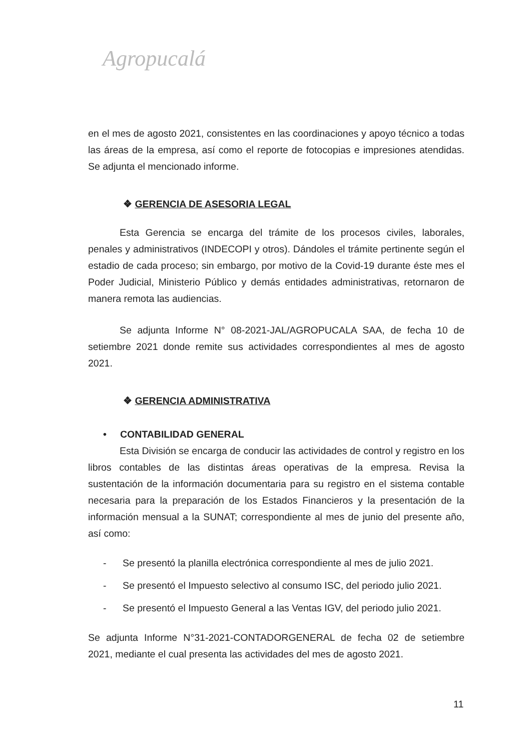Agropucalá
en el mes de agosto 2021, consistentes en las coordinaciones y apoyo técnico a todas las áreas de la empresa, así como el reporte de fotocopias e impresiones atendidas. Se adjunta el mencionado informe.
❖ GERENCIA DE ASESORIA LEGAL
Esta Gerencia se encarga del trámite de los procesos civiles, laborales, penales y administrativos (INDECOPI y otros). Dándoles el trámite pertinente según el estadio de cada proceso; sin embargo, por motivo de la Covid-19 durante éste mes el Poder Judicial, Ministerio Público y demás entidades administrativas, retornaron de manera remota las audiencias.
Se adjunta Informe N° 08-2021-JAL/AGROPUCALA SAA, de fecha 10 de setiembre 2021 donde remite sus actividades correspondientes al mes de agosto 2021.
❖ GERENCIA ADMINISTRATIVA
• CONTABILIDAD GENERAL
Esta División se encarga de conducir las actividades de control y registro en los libros contables de las distintas áreas operativas de la empresa. Revisa la sustentación de la información documentaria para su registro en el sistema contable necesaria para la preparación de los Estados Financieros y la presentación de la información mensual a la SUNAT; correspondiente al mes de junio del presente año, así como:
- Se presentó la planilla electrónica correspondiente al mes de julio 2021.
- Se presentó el Impuesto selectivo al consumo ISC, del periodo julio 2021.
- Se presentó el Impuesto General a las Ventas IGV, del periodo julio 2021.
Se adjunta Informe N°31-2021-CONTADORGENERAL de fecha 02 de setiembre 2021, mediante el cual presenta las actividades del mes de agosto 2021.
11